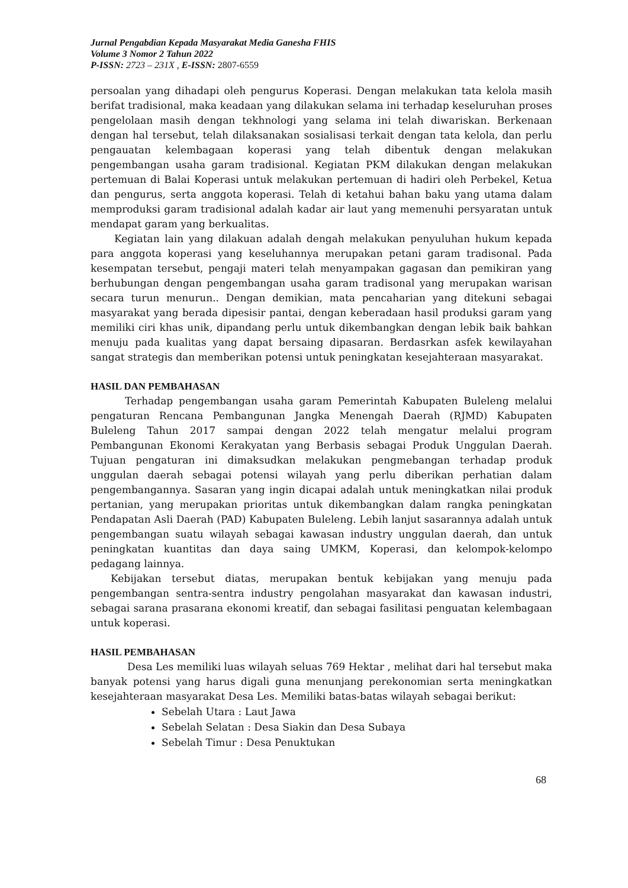Jurnal Pengabdian Kepada Masyarakat Media Ganesha FHIS
Volume 3 Nomor 2 Tahun 2022
P-ISSN: 2723 – 231X , E-ISSN: 2807-6559
persoalan yang dihadapi oleh pengurus Koperasi. Dengan melakukan tata kelola masih berifat tradisional, maka keadaan yang dilakukan selama ini terhadap keseluruhan proses pengelolaan masih dengan tekhnologi yang selama ini telah diwariskan. Berkenaan dengan hal tersebut, telah dilaksanakan sosialisasi terkait dengan tata kelola, dan perlu pengauatan kelembagaan koperasi yang telah dibentuk dengan melakukan pengembangan usaha garam tradisional. Kegiatan PKM dilakukan dengan melakukan pertemuan di Balai Koperasi untuk melakukan pertemuan di hadiri oleh Perbekel, Ketua dan pengurus, serta anggota koperasi. Telah di ketahui bahan baku yang utama dalam memproduksi garam tradisional adalah kadar air laut yang memenuhi persyaratan untuk mendapat garam yang berkualitas.
Kegiatan lain yang dilakuan adalah dengah melakukan penyuluhan hukum kepada para anggota koperasi yang keseluhannya merupakan petani garam tradisonal. Pada kesempatan tersebut, pengaji materi telah menyampakan gagasan dan pemikiran yang berhubungan dengan pengembangan usaha garam tradisonal yang merupakan warisan secara turun menurun.. Dengan demikian, mata pencaharian yang ditekuni sebagai masyarakat yang berada dipesisir pantai, dengan keberadaan hasil produksi garam yang memiliki ciri khas unik, dipandang perlu untuk dikembangkan dengan lebik baik bahkan menuju pada kualitas yang dapat bersaing dipasaran. Berdasrkan asfek kewilayahan sangat strategis dan memberikan potensi untuk peningkatan kesejahteraan masyarakat.
HASIL DAN PEMBAHASAN
Terhadap pengembangan usaha garam Pemerintah Kabupaten Buleleng melalui pengaturan Rencana Pembangunan Jangka Menengah Daerah (RJMD) Kabupaten Buleleng Tahun 2017 sampai dengan 2022 telah mengatur melalui program Pembangunan Ekonomi Kerakyatan yang Berbasis sebagai Produk Unggulan Daerah. Tujuan pengaturan ini dimaksudkan melakukan pengmebangan terhadap produk unggulan daerah sebagai potensi wilayah yang perlu diberikan perhatian dalam pengembangannya. Sasaran yang ingin dicapai adalah untuk meningkatkan nilai produk pertanian, yang merupakan prioritas untuk dikembangkan dalam rangka peningkatan Pendapatan Asli Daerah (PAD) Kabupaten Buleleng. Lebih lanjut sasarannya adalah untuk pengembangan suatu wilayah sebagai kawasan industry unggulan daerah, dan untuk peningkatan kuantitas dan daya saing UMKM, Koperasi, dan kelompok-kelompo pedagang lainnya.
Kebijakan tersebut diatas, merupakan bentuk kebijakan yang menuju pada pengembangan sentra-sentra industry pengolahan masyarakat dan kawasan industri, sebagai sarana prasarana ekonomi kreatif, dan sebagai fasilitasi penguatan kelembagaan untuk koperasi.
HASIL PEMBAHASAN
Desa Les memiliki luas wilayah seluas 769 Hektar , melihat dari hal tersebut maka banyak potensi yang harus digali guna menunjang perekonomian serta meningkatkan kesejahteraan masyarakat Desa Les. Memiliki batas-batas wilayah sebagai berikut:
Sebelah Utara : Laut Jawa
Sebelah Selatan : Desa Siakin dan Desa Subaya
Sebelah Timur : Desa Penuktukan
68